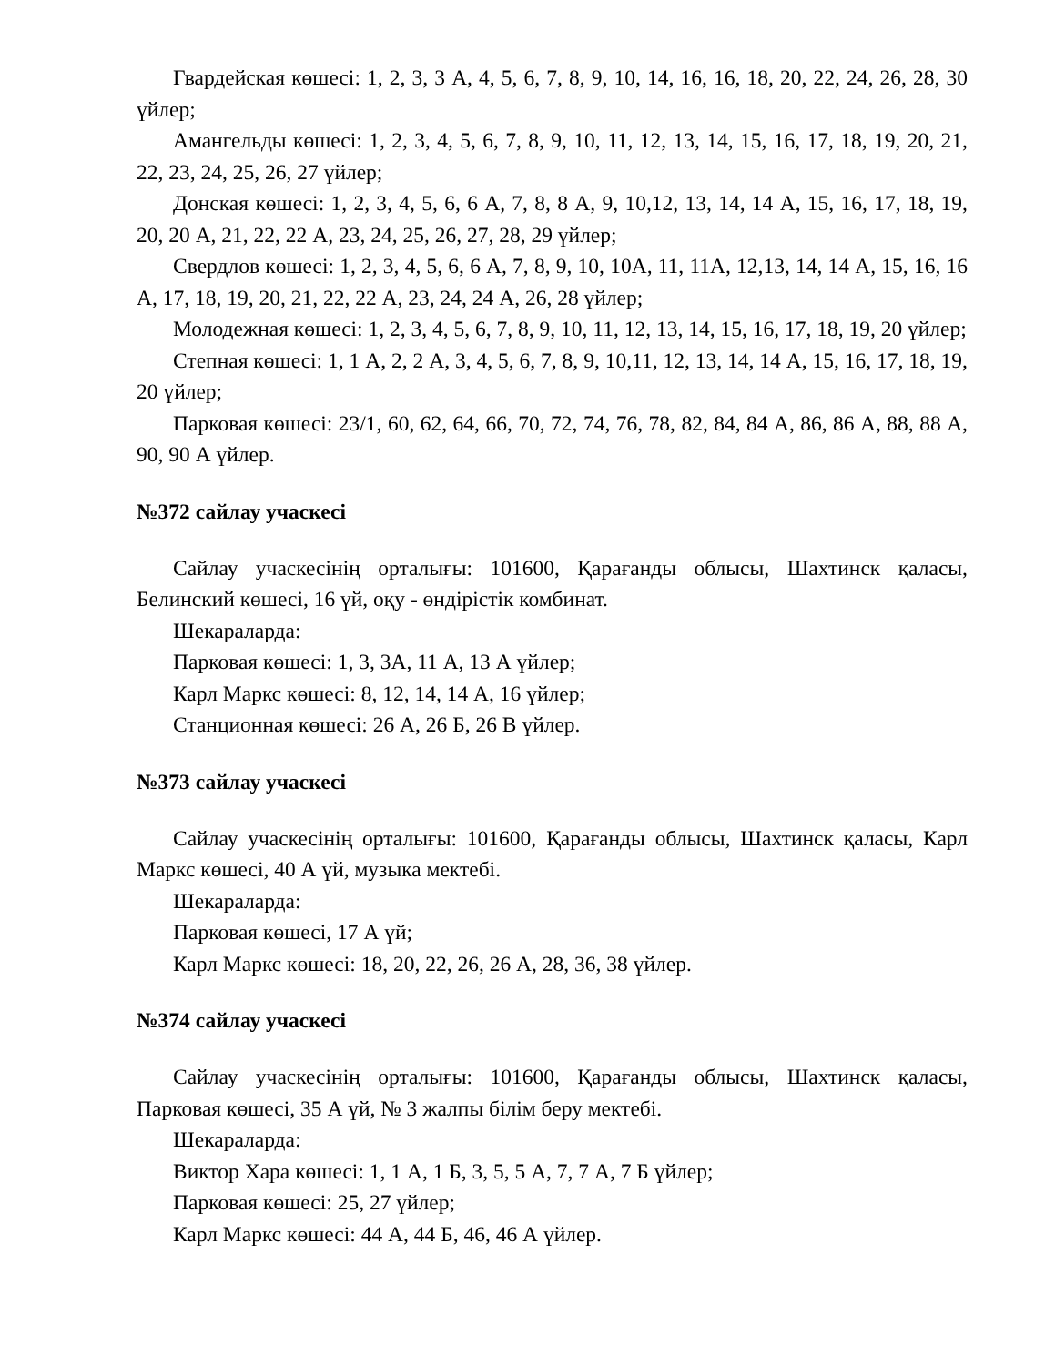Гвардейская көшесі: 1, 2, 3, 3 А, 4, 5, 6, 7, 8, 9, 10, 14, 16, 16, 18, 20, 22, 24, 26, 28, 30 үйлер;
Амангельды көшесі: 1, 2, 3, 4, 5, 6, 7, 8, 9, 10, 11, 12, 13, 14, 15, 16, 17, 18, 19, 20, 21, 22, 23, 24, 25, 26, 27 үйлер;
Донская көшесі: 1, 2, 3, 4, 5, 6, 6 А, 7, 8, 8 А, 9, 10,12, 13, 14, 14 А, 15, 16, 17, 18, 19, 20, 20 А, 21, 22, 22 А, 23, 24, 25, 26, 27, 28, 29 үйлер;
Свердлов көшесі: 1, 2, 3, 4, 5, 6, 6 А, 7, 8, 9, 10, 10А, 11, 11А, 12,13, 14, 14 А, 15, 16, 16 А, 17, 18, 19, 20, 21, 22, 22 А, 23, 24, 24 А, 26, 28 үйлер;
Молодежная көшесі: 1, 2, 3, 4, 5, 6, 7, 8, 9, 10, 11, 12, 13, 14, 15, 16, 17, 18, 19, 20 үйлер;
Степная көшесі: 1, 1 А, 2, 2 А, 3, 4, 5, 6, 7, 8, 9, 10,11, 12, 13, 14, 14 А, 15, 16, 17, 18, 19, 20 үйлер;
Парковая көшесі: 23/1, 60, 62, 64, 66, 70, 72, 74, 76, 78, 82, 84, 84 А, 86, 86 А, 88, 88 А, 90, 90 А үйлер.
№372 сайлау учаскесі
Сайлау учаскесінің орталығы: 101600, Қарағанды облысы, Шахтинск қаласы, Белинский көшесі, 16 үй, оқу - өндірістік комбинат.
Шекараларда:
Парковая көшесі: 1, 3, 3А, 11 А, 13 А үйлер;
Карл Маркс көшесі: 8, 12, 14, 14 А, 16 үйлер;
Станционная көшесі: 26 А, 26 Б, 26 В үйлер.
№373 сайлау учаскесі
Сайлау учаскесінің орталығы: 101600, Қарағанды облысы, Шахтинск қаласы, Карл Маркс көшесі, 40 А үй, музыка мектебі.
Шекараларда:
Парковая көшесі, 17 А үй;
Карл Маркс көшесі: 18, 20, 22, 26, 26 А, 28, 36, 38 үйлер.
№374 сайлау учаскесі
Сайлау учаскесінің орталығы: 101600, Қарағанды облысы, Шахтинск қаласы, Парковая көшесі, 35 А үй, № 3 жалпы білім беру мектебі.
Шекараларда:
Виктор Хара көшесі: 1, 1 А, 1 Б, 3, 5, 5 А, 7, 7 А, 7 Б үйлер;
Парковая көшесі: 25, 27 үйлер;
Карл Маркс көшесі: 44 А, 44 Б, 46, 46 А үйлер.